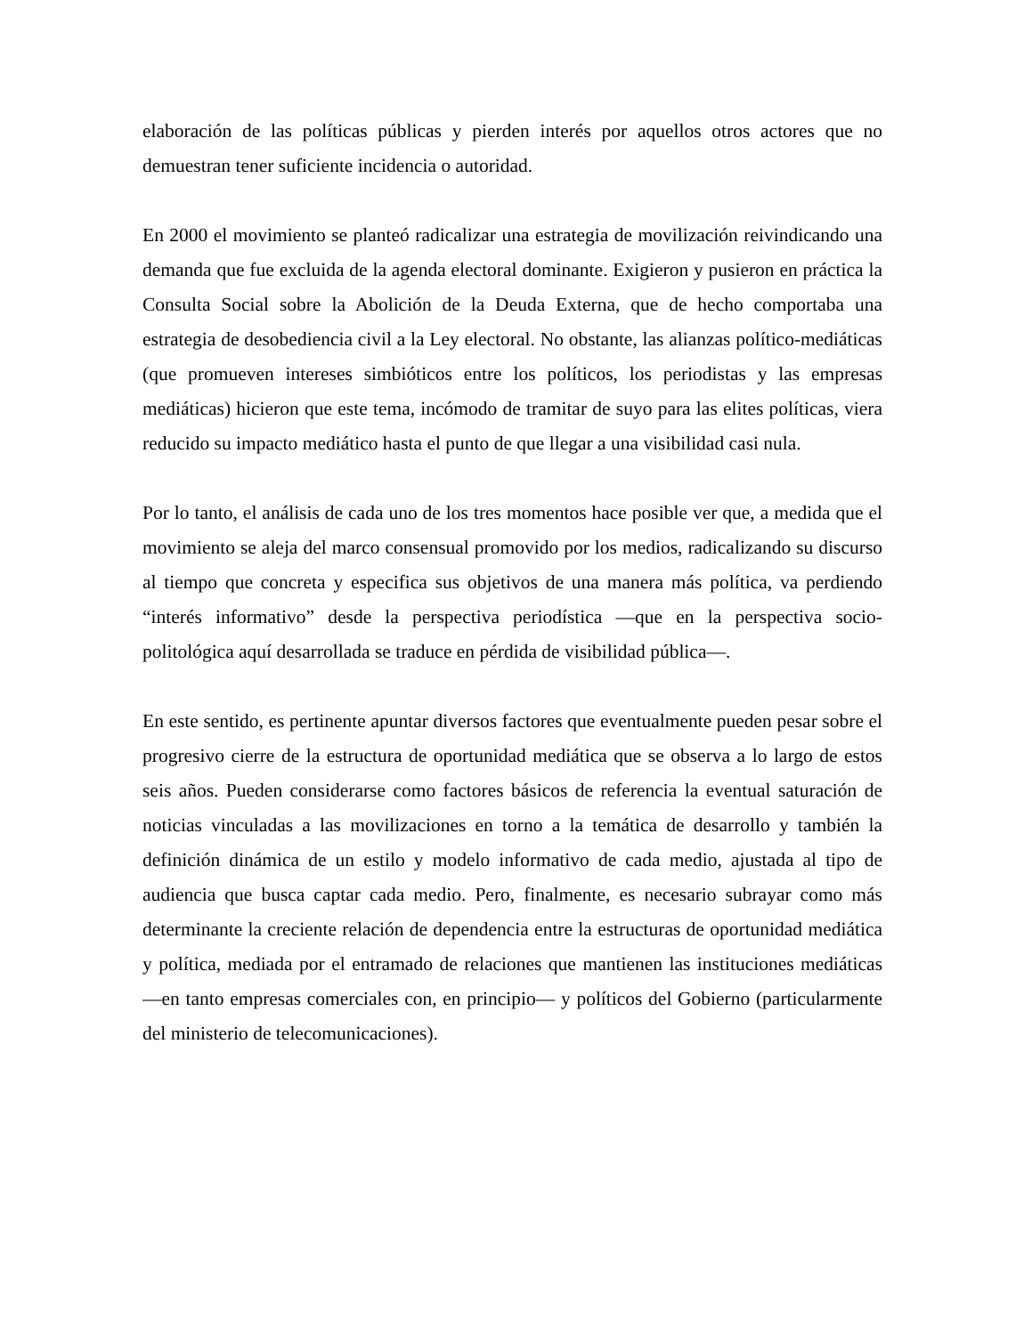elaboración de las políticas públicas y pierden interés por aquellos otros actores que no demuestran tener suficiente incidencia o autoridad.
En 2000 el movimiento se planteó radicalizar una estrategia de movilización reivindicando una demanda que fue excluida de la agenda electoral dominante. Exigieron y pusieron en práctica la Consulta Social sobre la Abolición de la Deuda Externa, que de hecho comportaba una estrategia de desobediencia civil a la Ley electoral. No obstante, las alianzas político-mediáticas (que promueven intereses simbióticos entre los políticos, los periodistas y las empresas mediáticas) hicieron que este tema, incómodo de tramitar de suyo para las elites políticas, viera reducido su impacto mediático hasta el punto de que llegar a una visibilidad casi nula.
Por lo tanto, el análisis de cada uno de los tres momentos hace posible ver que, a medida que el movimiento se aleja del marco consensual promovido por los medios, radicalizando su discurso al tiempo que concreta y especifica sus objetivos de una manera más política, va perdiendo “interés informativo” desde la perspectiva periodística —que en la perspectiva socio-politológica aquí desarrollada se traduce en pérdida de visibilidad pública—.
En este sentido, es pertinente apuntar diversos factores que eventualmente pueden pesar sobre el progresivo cierre de la estructura de oportunidad mediática que se observa a lo largo de estos seis años. Pueden considerarse como factores básicos de referencia la eventual saturación de noticias vinculadas a las movilizaciones en torno a la temática de desarrollo y también la definición dinámica de un estilo y modelo informativo de cada medio, ajustada al tipo de audiencia que busca captar cada medio. Pero, finalmente, es necesario subrayar como más determinante la creciente relación de dependencia entre la estructuras de oportunidad mediática y política, mediada por el entramado de relaciones que mantienen las instituciones mediáticas —en tanto empresas comerciales con, en principio— y políticos del Gobierno (particularmente del ministerio de telecomunicaciones).